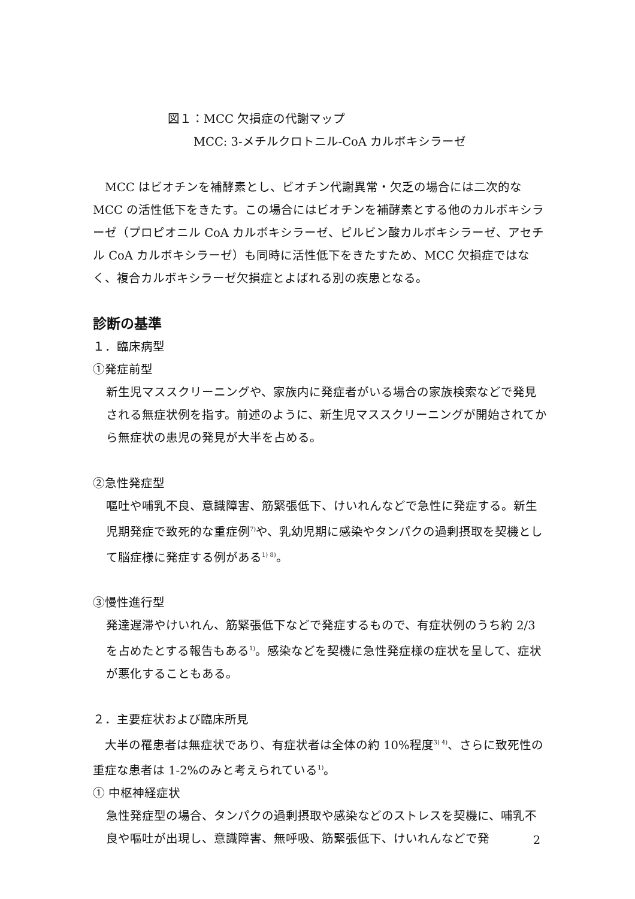図１：MCC 欠損症の代謝マップ
MCC: 3-メチルクロトニル-CoA カルボキシラーゼ
　MCC はビオチンを補酵素とし、ビオチン代謝異常・欠乏の場合には二次的なMCC の活性低下をきたす。この場合にはビオチンを補酵素とする他のカルボキシラーゼ（プロピオニル CoA カルボキシラーゼ、ピルビン酸カルボキシラーゼ、アセチル CoA カルボキシラーゼ）も同時に活性低下をきたすため、MCC 欠損症ではなく、複合カルボキシラーゼ欠損症とよばれる別の疾患となる。
診断の基準
１．臨床病型
①発症前型
新生児マススクリーニングや、家族内に発症者がいる場合の家族検索などで発見される無症状例を指す。前述のように、新生児マススクリーニングが開始されてから無症状の患児の発見が大半を占める。
②急性発症型
嘔吐や哺乳不良、意識障害、筋緊張低下、けいれんなどで急性に発症する。新生児期発症で致死的な重症例<sup>7)</sup>や、乳幼児期に感染やタンパクの過剰摂取を契機として脳症様に発症する例がある<sup>1) 8)</sup>。
③慢性進行型
発達遅滞やけいれん、筋緊張低下などで発症するもので、有症状例のうち約 2/3 を占めたとする報告もある<sup>1)</sup>。感染などを契機に急性発症様の症状を呈して、症状が悪化することもある。
２．主要症状および臨床所見
　大半の罹患者は無症状であり、有症状者は全体の約 10%程度<sup>3) 4)</sup>、さらに致死性の重症な患者は 1-2%のみと考えられている<sup>1)</sup>。
① 中枢神経症状
急性発症型の場合、タンパクの過剰摂取や感染などのストレスを契機に、哺乳不良や嘔吐が出現し、意識障害、無呼吸、筋緊張低下、けいれんなどで発
2